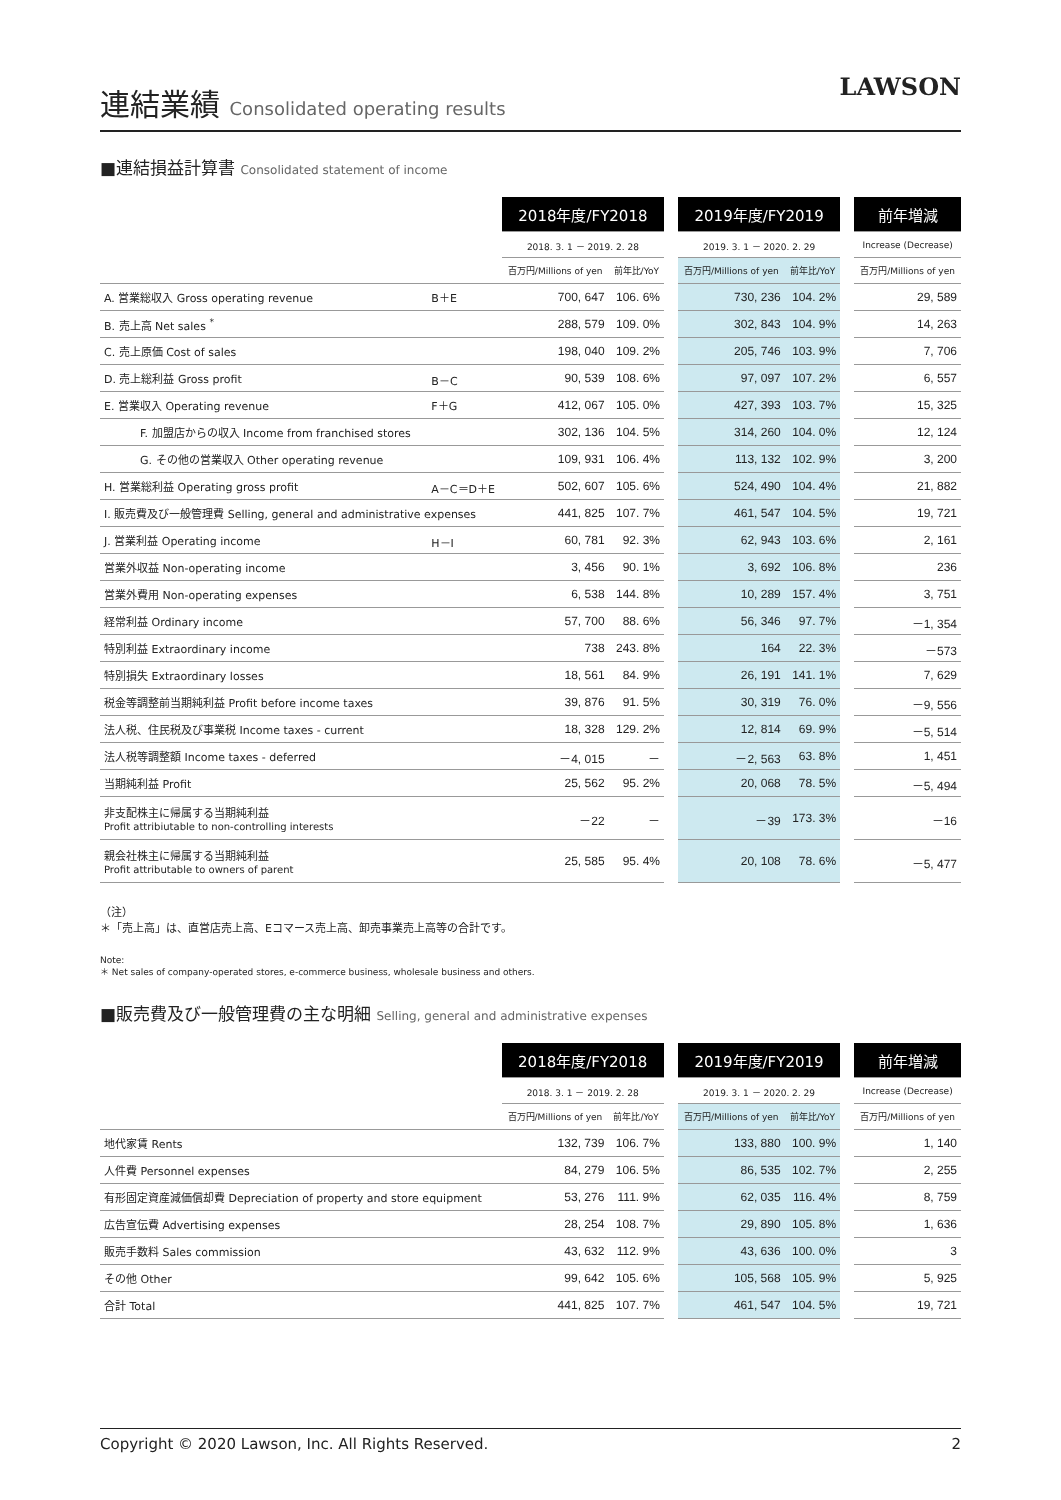連結業績 Consolidated operating results
LAWSON
■連結損益計算書 Consolidated statement of income
| | | 2018年度/FY2018 | | | 2019年度/FY2019 | | | 前年増減 |
| --- | --- | --- | --- | --- | --- | --- | --- | --- |
| | | 2018. 3. 1 － 2019. 2. 28 | | | 2019. 3. 1 － 2020. 2. 29 | | | Increase (Decrease) |
| | | 百万円/Millions of yen | 前年比/YoY | | 百万円/Millions of yen | 前年比/YoY | | 百万円/Millions of yen |
| A. 営業総収入 Gross operating revenue | B＋E | 700, 647 | 106. 6% | | 730, 236 | 104. 2% | | 29, 589 |
| B. 売上高 Net sales <sup>*</sup> | | 288, 579 | 109. 0% | | 302, 843 | 104. 9% | | 14, 263 |
| C. 売上原価 Cost of sales | | 198, 040 | 109. 2% | | 205, 746 | 103. 9% | | 7, 706 |
| D. 売上総利益 Gross profit | B－C | 90, 539 | 108. 6% | | 97, 097 | 107. 2% | | 6, 557 |
| E. 営業収入 Operating revenue | F＋G | 412, 067 | 105. 0% | | 427, 393 | 103. 7% | | 15, 325 |
| F. 加盟店からの収入 Income from franchised stores | | 302, 136 | 104. 5% | | 314, 260 | 104. 0% | | 12, 124 |
| G. その他の営業収入 Other operating revenue | | 109, 931 | 106. 4% | | 113, 132 | 102. 9% | | 3, 200 |
| H. 営業総利益 Operating gross profit | A－C＝D＋E | 502, 607 | 105. 6% | | 524, 490 | 104. 4% | | 21, 882 |
| I. 販売費及び一般管理費 Selling, general and administrative expenses | | 441, 825 | 107. 7% | | 461, 547 | 104. 5% | | 19, 721 |
| J. 営業利益 Operating income | H－I | 60, 781 | 92. 3% | | 62, 943 | 103. 6% | | 2, 161 |
| 営業外収益 Non-operating income | | 3, 456 | 90. 1% | | 3, 692 | 106. 8% | | 236 |
| 営業外費用 Non-operating expenses | | 6, 538 | 144. 8% | | 10, 289 | 157. 4% | | 3, 751 |
| 経常利益 Ordinary income | | 57, 700 | 88. 6% | | 56, 346 | 97. 7% | | －1, 354 |
| 特別利益 Extraordinary income | | 738 | 243. 8% | | 164 | 22. 3% | | －573 |
| 特別損失 Extraordinary losses | | 18, 561 | 84. 9% | | 26, 191 | 141. 1% | | 7, 629 |
| 税金等調整前当期純利益 Profit before income taxes | | 39, 876 | 91. 5% | | 30, 319 | 76. 0% | | －9, 556 |
| 法人税、住民税及び事業税 Income taxes - current | | 18, 328 | 129. 2% | | 12, 814 | 69. 9% | | －5, 514 |
| 法人税等調整額 Income taxes - deferred | | －4, 015 | － | | －2, 563 | 63. 8% | | 1, 451 |
| 当期純利益 Profit | | 25, 562 | 95. 2% | | 20, 068 | 78. 5% | | －5, 494 |
| 非支配株主に帰属する当期純利益 Profit attribiutable to non-controlling interests | | －22 | － | | －39 | 173. 3% | | －16 |
| 親会社株主に帰属する当期純利益 Profit attributable to owners of parent | | 25, 585 | 95. 4% | | 20, 108 | 78. 6% | | －5, 477 |
（注）
＊「売上高」は、直営店売上高、Eコマース売上高、卸売事業売上高等の合計です。
Note:
＊ Net sales of company-operated stores, e-commerce business, wholesale business and others.
■販売費及び一般管理費の主な明細 Selling, general and administrative expenses
| | 2018年度/FY2018 | | | 2019年度/FY2019 | | | 前年増減 |
| --- | --- | --- | --- | --- | --- | --- | --- |
| | 2018. 3. 1 － 2019. 2. 28 | | | 2019. 3. 1 － 2020. 2. 29 | | | Increase (Decrease) |
| | 百万円/Millions of yen | 前年比/YoY | | 百万円/Millions of yen | 前年比/YoY | | 百万円/Millions of yen |
| 地代家賃 Rents | 132, 739 | 106. 7% | | 133, 880 | 100. 9% | | 1, 140 |
| 人件費 Personnel expenses | 84, 279 | 106. 5% | | 86, 535 | 102. 7% | | 2, 255 |
| 有形固定資産減価償却費 Depreciation of property and store equipment | 53, 276 | 111. 9% | | 62, 035 | 116. 4% | | 8, 759 |
| 広告宣伝費 Advertising expenses | 28, 254 | 108. 7% | | 29, 890 | 105. 8% | | 1, 636 |
| 販売手数料 Sales commission | 43, 632 | 112. 9% | | 43, 636 | 100. 0% | | 3 |
| その他 Other | 99, 642 | 105. 6% | | 105, 568 | 105. 9% | | 5, 925 |
| 合計 Total | 441, 825 | 107. 7% | | 461, 547 | 104. 5% | | 19, 721 |
Copyright © 2020 Lawson, Inc. All Rights Reserved. 2